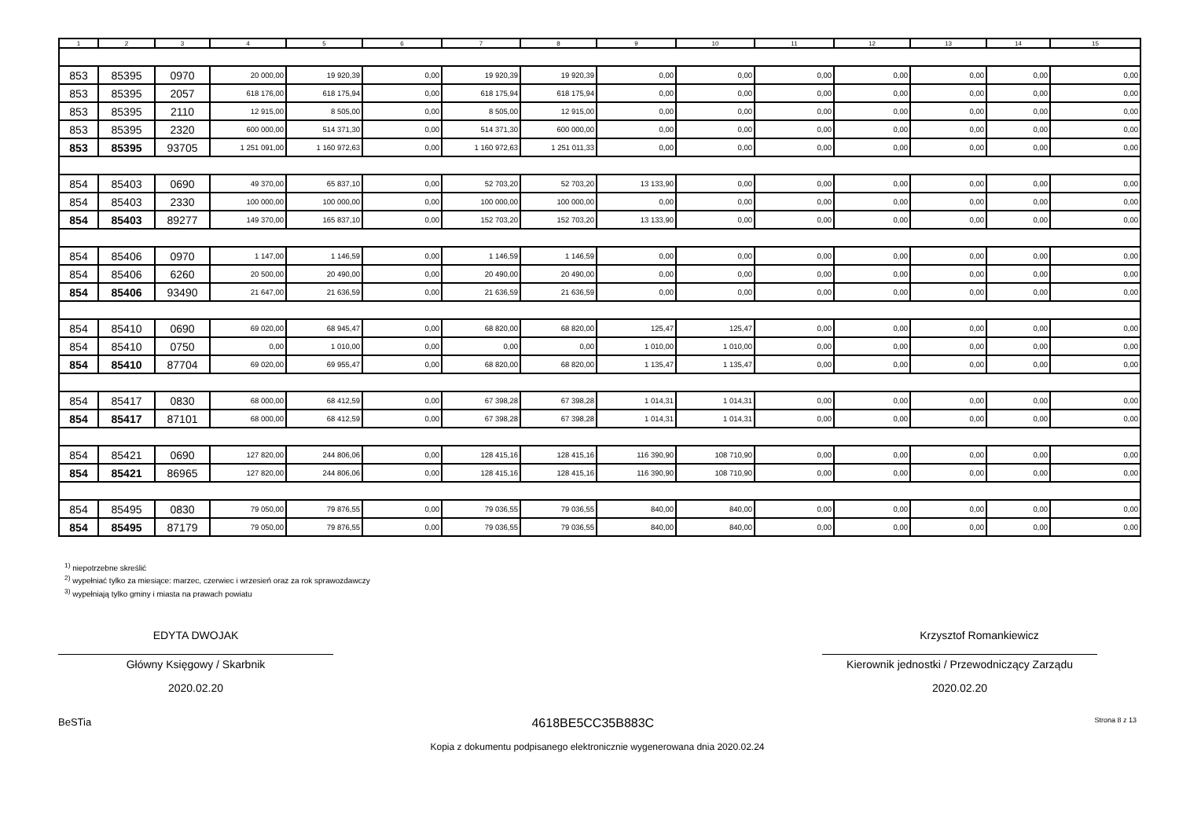| 1 | 2 | 3 | 4 | 5 | 6 | 7 | 8 | 9 | 10 | 11 | 12 | 13 | 14 | 15 |
| --- | --- | --- | --- | --- | --- | --- | --- | --- | --- | --- | --- | --- | --- | --- |
| 853 | 85395 | 0970 | 20 000,00 | 19 920,39 | 0,00 | 19 920,39 | 19 920,39 | 0,00 | 0,00 | 0,00 | 0,00 | 0,00 | 0,00 | 0,00 |
| 853 | 85395 | 2057 | 618 176,00 | 618 175,94 | 0,00 | 618 175,94 | 618 175,94 | 0,00 | 0,00 | 0,00 | 0,00 | 0,00 | 0,00 | 0,00 |
| 853 | 85395 | 2110 | 12 915,00 | 8 505,00 | 0,00 | 8 505,00 | 12 915,00 | 0,00 | 0,00 | 0,00 | 0,00 | 0,00 | 0,00 | 0,00 |
| 853 | 85395 | 2320 | 600 000,00 | 514 371,30 | 0,00 | 514 371,30 | 600 000,00 | 0,00 | 0,00 | 0,00 | 0,00 | 0,00 | 0,00 | 0,00 |
| 853 | 85395 | 93705 | 1 251 091,00 | 1 160 972,63 | 0,00 | 1 160 972,63 | 1 251 011,33 | 0,00 | 0,00 | 0,00 | 0,00 | 0,00 | 0,00 | 0,00 |
| 854 | 85403 | 0690 | 49 370,00 | 65 837,10 | 0,00 | 52 703,20 | 52 703,20 | 13 133,90 | 0,00 | 0,00 | 0,00 | 0,00 | 0,00 | 0,00 |
| 854 | 85403 | 2330 | 100 000,00 | 100 000,00 | 0,00 | 100 000,00 | 100 000,00 | 0,00 | 0,00 | 0,00 | 0,00 | 0,00 | 0,00 | 0,00 |
| 854 | 85403 | 89277 | 149 370,00 | 165 837,10 | 0,00 | 152 703,20 | 152 703,20 | 13 133,90 | 0,00 | 0,00 | 0,00 | 0,00 | 0,00 | 0,00 |
| 854 | 85406 | 0970 | 1 147,00 | 1 146,59 | 0,00 | 1 146,59 | 1 146,59 | 0,00 | 0,00 | 0,00 | 0,00 | 0,00 | 0,00 | 0,00 |
| 854 | 85406 | 6260 | 20 500,00 | 20 490,00 | 0,00 | 20 490,00 | 20 490,00 | 0,00 | 0,00 | 0,00 | 0,00 | 0,00 | 0,00 | 0,00 |
| 854 | 85406 | 93490 | 21 647,00 | 21 636,59 | 0,00 | 21 636,59 | 21 636,59 | 0,00 | 0,00 | 0,00 | 0,00 | 0,00 | 0,00 | 0,00 |
| 854 | 85410 | 0690 | 69 020,00 | 68 945,47 | 0,00 | 68 820,00 | 68 820,00 | 125,47 | 125,47 | 0,00 | 0,00 | 0,00 | 0,00 | 0,00 |
| 854 | 85410 | 0750 | 0,00 | 1 010,00 | 0,00 | 0,00 | 0,00 | 1 010,00 | 1 010,00 | 0,00 | 0,00 | 0,00 | 0,00 | 0,00 |
| 854 | 85410 | 87704 | 69 020,00 | 69 955,47 | 0,00 | 68 820,00 | 68 820,00 | 1 135,47 | 1 135,47 | 0,00 | 0,00 | 0,00 | 0,00 | 0,00 |
| 854 | 85417 | 0830 | 68 000,00 | 68 412,59 | 0,00 | 67 398,28 | 67 398,28 | 1 014,31 | 1 014,31 | 0,00 | 0,00 | 0,00 | 0,00 | 0,00 |
| 854 | 85417 | 87101 | 68 000,00 | 68 412,59 | 0,00 | 67 398,28 | 67 398,28 | 1 014,31 | 1 014,31 | 0,00 | 0,00 | 0,00 | 0,00 | 0,00 |
| 854 | 85421 | 0690 | 127 820,00 | 244 806,06 | 0,00 | 128 415,16 | 128 415,16 | 116 390,90 | 108 710,90 | 0,00 | 0,00 | 0,00 | 0,00 | 0,00 |
| 854 | 85421 | 86965 | 127 820,00 | 244 806,06 | 0,00 | 128 415,16 | 128 415,16 | 116 390,90 | 108 710,90 | 0,00 | 0,00 | 0,00 | 0,00 | 0,00 |
| 854 | 85495 | 0830 | 79 050,00 | 79 876,55 | 0,00 | 79 036,55 | 79 036,55 | 840,00 | 840,00 | 0,00 | 0,00 | 0,00 | 0,00 | 0,00 |
| 854 | 85495 | 87179 | 79 050,00 | 79 876,55 | 0,00 | 79 036,55 | 79 036,55 | 840,00 | 840,00 | 0,00 | 0,00 | 0,00 | 0,00 | 0,00 |
<sup>1)</sup> niepotrzebne skreślić
<sup>2)</sup> wypełniać tylko za miesiące: marzec, czerwiec i wrzesień oraz za rok sprawozdawczy
<sup>3)</sup> wypełniają tylko gminy i miasta na prawach powiatu
EDYTA DWOJAK
Główny Księgowy / Skarbnik
2020.02.20
Krzysztof Romankiewicz
Kierownik jednostki / Przewodniczący Zarządu
2020.02.20
BeSTia 4618BE5CC35B883C Strona 8 z 13
Kopia z dokumentu podpisanego elektronicznie wygenerowana dnia 2020.02.24